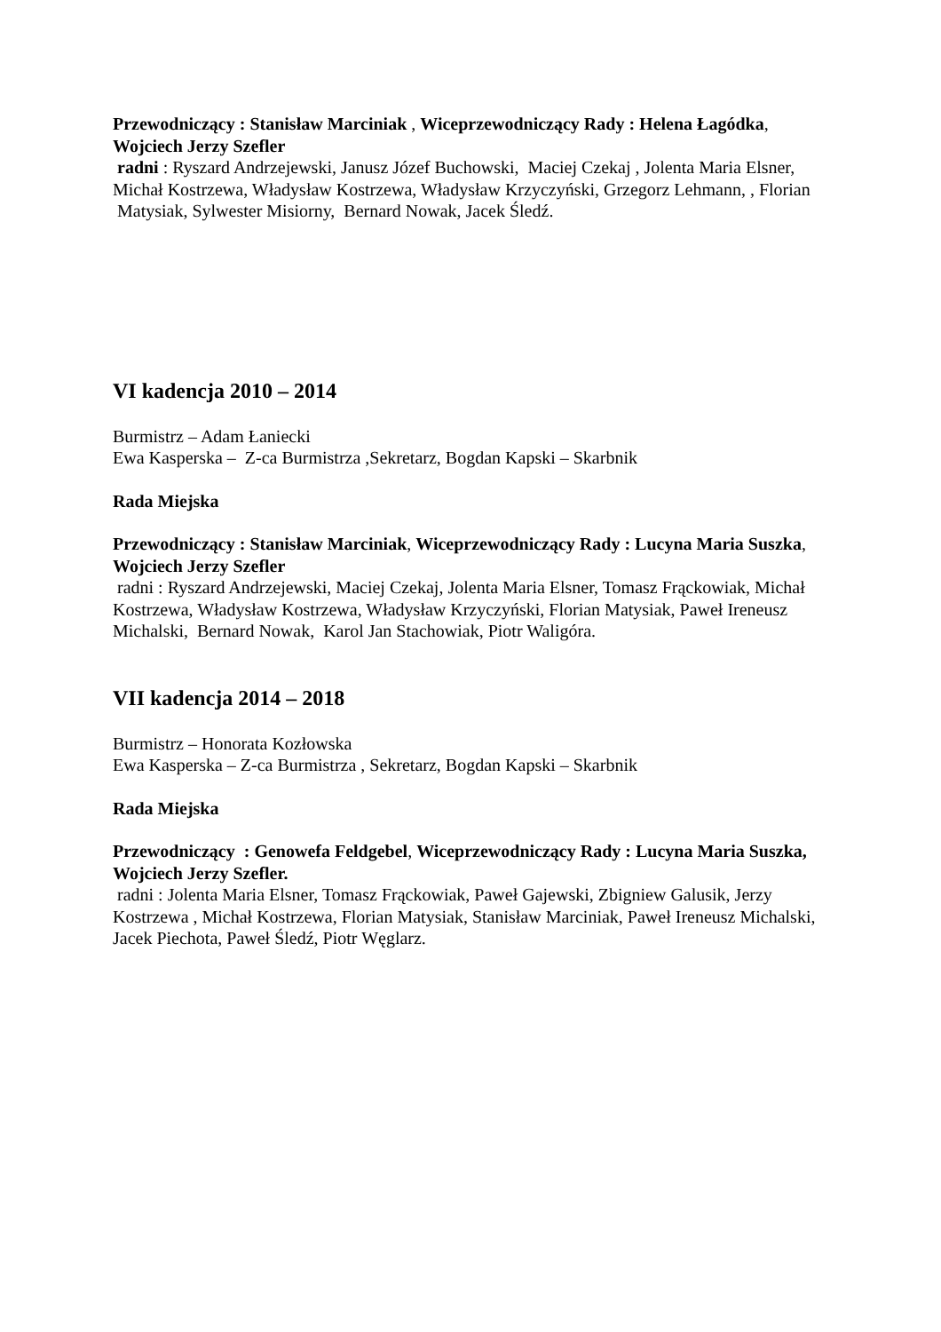Przewodniczący : Stanisław Marciniak , Wiceprzewodniczący Rady : Helena Łagódka, Wojciech Jerzy Szefler
radni : Ryszard Andrzejewski, Janusz Józef Buchowski, Maciej Czekaj , Jolenta Maria Elsner, Michał Kostrzewa, Władysław Kostrzewa, Władysław Krzyczyński, Grzegorz Lehmann, , Florian Matysiak, Sylwester Misiorny, Bernard Nowak, Jacek Śledź.
VI kadencja 2010 – 2014
Burmistrz – Adam Łaniecki
Ewa Kasperska – Z-ca Burmistrza ,Sekretarz, Bogdan Kapski – Skarbnik
Rada Miejska
Przewodniczący : Stanisław Marciniak, Wiceprzewodniczący Rady : Lucyna Maria Suszka, Wojciech Jerzy Szefler
radni : Ryszard Andrzejewski, Maciej Czekaj, Jolenta Maria Elsner, Tomasz Frąckowiak, Michał Kostrzewa, Władysław Kostrzewa, Władysław Krzyczyński, Florian Matysiak, Paweł Ireneusz Michalski, Bernard Nowak, Karol Jan Stachowiak, Piotr Waligóra.
VII kadencja 2014 – 2018
Burmistrz – Honorata Kozłowska
Ewa Kasperska – Z-ca Burmistrza , Sekretarz, Bogdan Kapski – Skarbnik
Rada Miejska
Przewodniczący : Genowefa Feldgebel, Wiceprzewodniczący Rady : Lucyna Maria Suszka, Wojciech Jerzy Szefler.
radni : Jolenta Maria Elsner, Tomasz Frąckowiak, Paweł Gajewski, Zbigniew Galusik, Jerzy Kostrzewa , Michał Kostrzewa, Florian Matysiak, Stanisław Marciniak, Paweł Ireneusz Michalski, Jacek Piechota, Paweł Śledź, Piotr Węglarz.